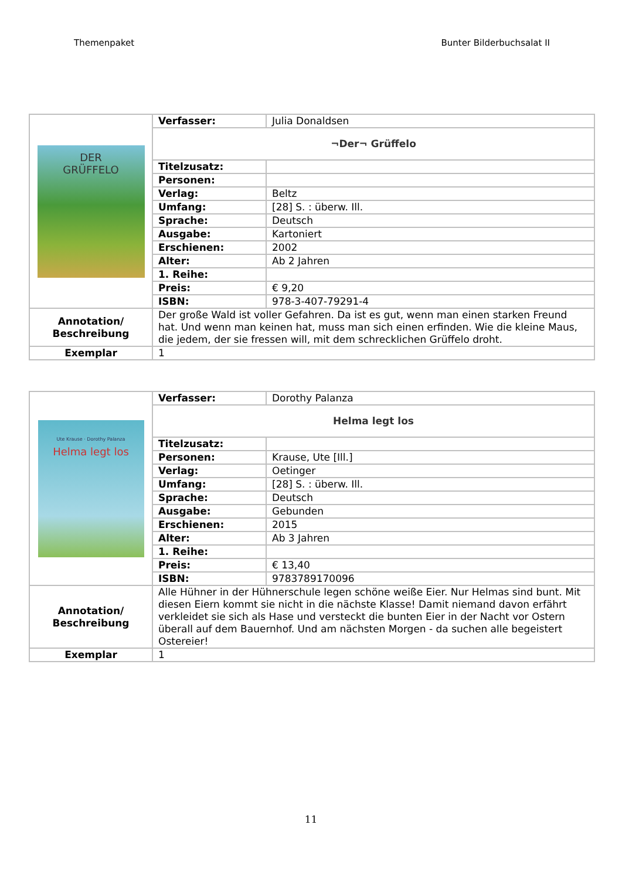Themenpaket Bunter Bilderbuchsalat II
| DER GRÜFFELO | Verfasser: | Julia Donaldsen |
| | ¬Der¬ Grüffelo | |
| | Titelzusatz: | |
| | Personen: | |
| | Verlag: | Beltz |
| | Umfang: | [28] S. : überw. Ill. |
| | Sprache: | Deutsch |
| | Ausgabe: | Kartoniert |
| | Erschienen: | 2002 |
| | Alter: | Ab 2 Jahren |
| | 1. Reihe: | |
| | Preis: | € 9,20 |
| | ISBN: | 978-3-407-79291-4 |
| Annotation/ Beschreibung | Der große Wald ist voller Gefahren. Da ist es gut, wenn man einen starken Freund hat. Und wenn man keinen hat, muss man sich einen erfinden. Wie die kleine Maus, die jedem, der sie fressen will, mit dem schrecklichen Grüffelo droht. | |
| Exemplar | 1 | |
| Ute Krause · Dorothy Palanza Helma legt los | Verfasser: | Dorothy Palanza |
| | Helma legt los | |
| | Titelzusatz: | |
| | Personen: | Krause, Ute [Ill.] |
| | Verlag: | Oetinger |
| | Umfang: | [28] S. : überw. Ill. |
| | Sprache: | Deutsch |
| | Ausgabe: | Gebunden |
| | Erschienen: | 2015 |
| | Alter: | Ab 3 Jahren |
| | 1. Reihe: | |
| | Preis: | € 13,40 |
| | ISBN: | 9783789170096 |
| Annotation/ Beschreibung | Alle Hühner in der Hühnerschule legen schöne weiße Eier. Nur Helmas sind bunt. Mit diesen Eiern kommt sie nicht in die nächste Klasse! Damit niemand davon erfährt verkleidet sie sich als Hase und versteckt die bunten Eier in der Nacht vor Ostern überall auf dem Bauernhof. Und am nächsten Morgen - da suchen alle begeistert Ostereier! | |
| Exemplar | 1 | |
11